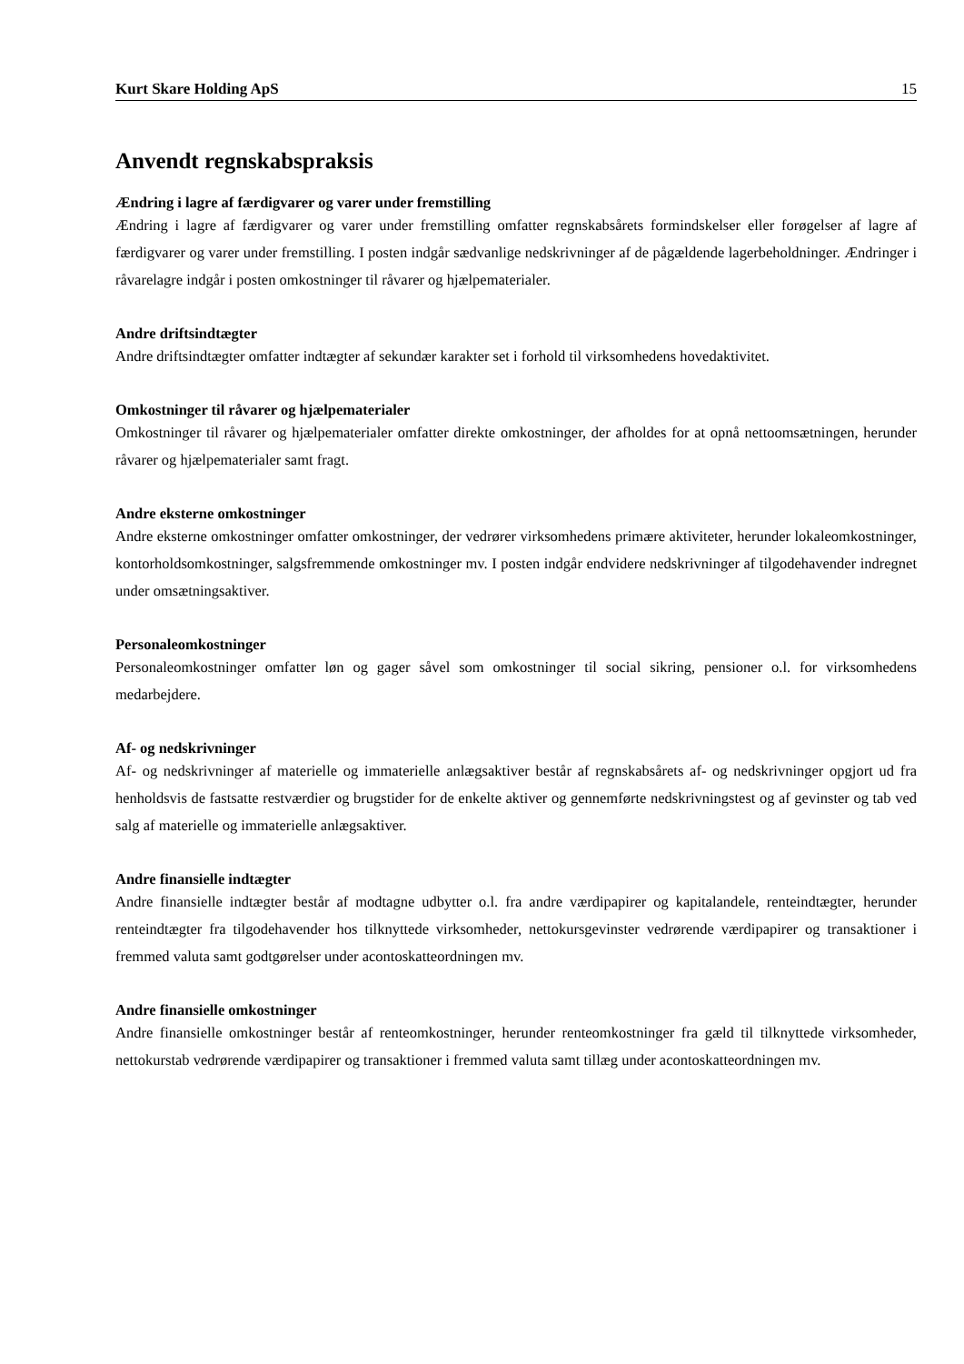Kurt Skare Holding ApS 15
Anvendt regnskabspraksis
Ændring i lagre af færdigvarer og varer under fremstilling
Ændring i lagre af færdigvarer og varer under fremstilling omfatter regnskabsårets formindskelser eller forøgelser af lagre af færdigvarer og varer under fremstilling. I posten indgår sædvanlige nedskrivninger af de pågældende lagerbeholdninger. Ændringer i råvarelagre indgår i posten omkostninger til råvarer og hjælpematerialer.
Andre driftsindtægter
Andre driftsindtægter omfatter indtægter af sekundær karakter set i forhold til virksomhedens hovedaktivitet.
Omkostninger til råvarer og hjælpematerialer
Omkostninger til råvarer og hjælpematerialer omfatter direkte omkostninger, der afholdes for at opnå nettoomsætningen, herunder råvarer og hjælpematerialer samt fragt.
Andre eksterne omkostninger
Andre eksterne omkostninger omfatter omkostninger, der vedrører virksomhedens primære aktiviteter, herunder lokaleomkostninger, kontorholdsomkostninger, salgsfremmende omkostninger mv. I posten indgår endvidere nedskrivninger af tilgodehavender indregnet under omsætningsaktiver.
Personaleomkostninger
Personaleomkostninger omfatter løn og gager såvel som omkostninger til social sikring, pensioner o.l. for virksomhedens medarbejdere.
Af- og nedskrivninger
Af- og nedskrivninger af materielle og immaterielle anlægsaktiver består af regnskabsårets af- og nedskrivninger opgjort ud fra henholdsvis de fastsatte restværdier og brugstider for de enkelte aktiver og gennemførte nedskrivningstest og af gevinster og tab ved salg af materielle og immaterielle anlægsaktiver.
Andre finansielle indtægter
Andre finansielle indtægter består af modtagne udbytter o.l. fra andre værdipapirer og kapitalandele, renteindtægter, herunder renteindtægter fra tilgodehavender hos tilknyttede virksomheder, nettokursgevinster vedrørende værdipapirer og transaktioner i fremmed valuta samt godtgørelser under acontoskatteordningen mv.
Andre finansielle omkostninger
Andre finansielle omkostninger består af renteomkostninger, herunder renteomkostninger fra gæld til tilknyttede virksomheder, nettokurstab vedrørende værdipapirer og transaktioner i fremmed valuta samt tillæg under acontoskatteordningen mv.